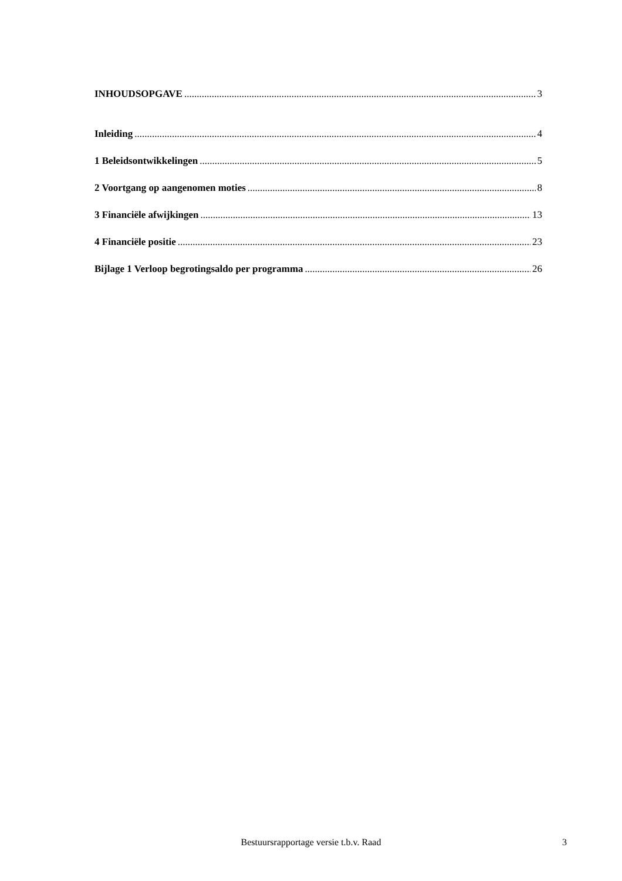INHOUDSOPGAVE 3
Inleiding 4
1 Beleidsontwikkelingen 5
2 Voortgang op aangenomen moties 8
3 Financiële afwijkingen 13
4 Financiële positie 23
Bijlage 1 Verloop begrotingsaldo per programma 26
Bestuursrapportage versie t.b.v. Raad
3